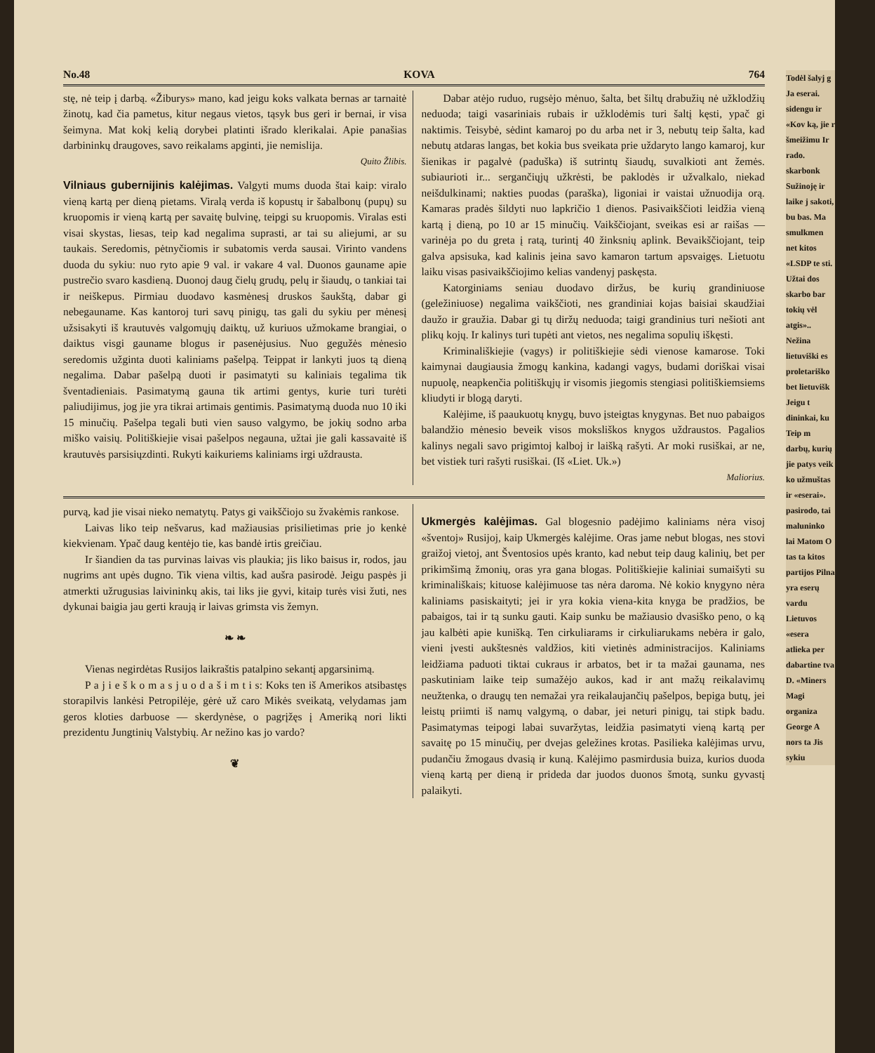No.48 KOVA 764
stę, nė teip į darbą. «Žiburys» mano, kad jeigu koks valkata bernas ar tarnaitė žinotų, kad čia pametus, kitur negaus vietos, tąsyk bus geri ir bernai, ir visa šeimyna. Mat kokį kelią dorybei platinti išrado klerikalai. Apie panašias darbininkų draugoves, savo reikalams apginti, jie nemislija.
Quito Žlibis.
Vilniaus gubernijinis kalėjimas.
Valgyti mums duoda štai kaip: viralo vieną kartą per dieną pietams. Viralą verda iš kopustų ir šabalbonų (pupų) su kruopomis ir vieną kartą per savaitę bulvinę, teipgi su kruopomis. Viralas esti visai skystas, liesas, teip kad negalima suprasti, ar tai su aliejumi, ar su taukais. Seredomis, pėtnyčiomis ir subatomis verda sausai. Virinto vandens duoda du sykiu: nuo ryto apie 9 val. ir vakare 4 val. Duonos gauname apie pustrečio svaro kasdieną. Duonoj daug čielų grudų, pelų ir šiaudų, o tankiai tai ir neiškepus. Pirmiau duodavo kasmėnesį druskos šaukštą, dabar gi nebegauname. Kas kantoroj turi savų pinigų, tas gali du sykiu per mėnesį užsisakyti iš krautuvės valgomųjų daiktų, už kuriuos užmokame brangiai, o daiktus visgi gauname blogus ir pasenėjusius. Nuo gegužės mėnesio seredomis užginta duoti kaliniams pašelpą. Teippat ir lankyti juos tą dieną negalima. Dabar pašelpą duoti ir pasimatyti su kaliniais tegalima tik šventadieniais. Pasimatymą gauna tik artimi gentys, kurie turi turėti paliudijimus, jog jie yra tikrai artimais gentimis. Pasimatymą duoda nuo 10 iki 15 minučių. Pašelpa tegali buti vien sauso valgymo, be jokių sodno arba miško vaisių. Politiškiejie visai pašelpos negauna, užtai jie gali kassavaitė iš krautuvės parsisiųzdinti. Rukyti kaikuriems kaliniams irgi uždrausta.
Dabar atėjo ruduo, rugsėjo mėnuo, šalta, bet šiltų drabužių nė užklodžių neduoda; taigi vasariniais rubais ir užklodėmis turi šaltį kęsti, ypač gi naktimis. Teisybė, sėdint kamaroj po du arba net ir 3, nebutų teip šalta, kad nebutų atdaras langas, bet kokia bus sveikata prie uždaryto lango kamaroj, kur šienikas ir pagalvė (paduška) iš sutrintų šiaudų, suvalkioti ant žemės. subiaurioti ir... sergančiųjų užkrėsti, be paklodės ir užvalkalo, niekad neišdulkinami; nakties puodas (paraška), ligoniai ir vaistai užnuodija orą. Kamaras pradės šildyti nuo lapkričio 1 dienos. Pasivaikščioti leidžia vieną kartą į dieną, po 10 ar 15 minučių. Vaikščiojant, sveikas esi ar raišas — varinėja po du greta į ratą, turintį 40 žinksnių aplink. Bevaikščiojant, teip galva apsisuka, kad kalinis įeina savo kamaron tartum apsvaigęs. Lietuotu laiku visas pasivaikščiojimo kelias vandenyj paskęsta.
Katorginiams seniau duodavo diržus, be kurių grandiniuose (geležiniuose) negalima vaikščioti, nes grandiniai kojas baisiai skaudžiai daužo ir graužia. Dabar gi tų diržų neduoda; taigi grandinius turi nešioti ant plikų kojų. Ir kalinys turi tupėti ant vietos, nes negalima sopulių iškęsti.
Kriminališkiejie (vagys) ir politiškiejie sėdi vienose kamarose. Toki kaimynai daugiausia žmogų kankina, kadangi vagys, budami doriškai visai nupuolę, neapkenčia politiškųjų ir visomis jiegomis stengiasi politiškiemsiems kliudyti ir blogą daryti.
Kalėjime, iš paaukuotų knygų, buvo įsteigtas knygynas. Bet nuo pabaigos balandžio mėnesio beveik visos moksliškos knygos uždraustos. Pagalios kalinys negali savo prigimtoj kalboj ir laišką rašyti. Ar moki rusiškai, ar ne, bet vistiek turi rašyti rusiškai. (Iš «Liet. Uk.»)
Maliorius.
purvą, kad jie visai nieko nematytų. Patys gi vaikščiojo su žvakėmis rankose.
Laivas liko teip nešvarus, kad mažiausias prisilietimas prie jo kenkė kiekvienam. Ypač daug kentėjo tie, kas bandė irtis greičiau.
Ir šiandien da tas purvinas laivas vis plaukia; jis liko baisus ir, rodos, jau nugrims ant upės dugno. Tik viena viltis, kad aušra pasirodė. Jeigu paspės ji atmerkti užrugusias laivininkų akis, tai liks jie gyvi, kitaip turės visi žuti, nes dykunai baigia jau gerti kraują ir laivas grimsta vis žemyn.
❧ ❧
Vienas negirdėtas Rusijos laikraštis patalpino sekantį apgarsinimą.
P a j i e š k o m a s j u o d a š i m t i s: Koks ten iš Amerikos atsibastęs storapilvis lankėsi Petropilėje, gėrė už caro Mikės sveikatą, velydamas jam geros kloties darbuose — skerdynėse, o pagrįžęs į Ameriką nori likti prezidentu Jungtinių Valstybių. Ar nežino kas jo vardo?
❦
Ukmergės kalėjimas.
Gal blogesnio padėjimo kaliniams nėra visoj «šventoj» Rusijoj, kaip Ukmergės kalėjime. Oras jame nebut blogas, nes stovi graižoj vietoj, ant Šventosios upės kranto, kad nebut teip daug kalinių, bet per prikimšimą žmonių, oras yra gana blogas. Politiškiejie kaliniai sumaišyti su kriminališkais; kituose kalėjimuose tas nėra daroma. Nė kokio knygyno nėra kaliniams pasiskaityti; jei ir yra kokia viena-kita knyga be pradžios, be pabaigos, tai ir tą sunku gauti. Kaip sunku be mažiausio dvasiško peno, o ką jau kalbėti apie kunišką. Ten cirkuliarams ir cirkuliarukams nebėra ir galo, vieni įvesti aukštesnės valdžios, kiti vietinės administracijos. Kaliniams leidžiama paduoti tiktai cukraus ir arbatos, bet ir ta mažai gaunama, nes paskutiniam laike teip sumažėjo aukos, kad ir ant mažų reikalavimų neužtenka, o draugų ten nemažai yra reikalaujančių pašelpos, bepiga butų, jei leistų priimti iš namų valgymą, o dabar, jei neturi pinigų, tai stipk badu. Pasimatymas teipogi labai suvaržytas, leidžia pasimatyti vieną kartą per savaitę po 15 minučių, per dvejas geležines krotas. Pasilieka kalėjimas urvu, pudančiu žmogaus dvasią ir kuną. Kalėjimo pasmirdusia buiza, kurios duoda vieną kartą per dieną ir prideda dar juodos duonos šmotą, sunku gyvastį palaikyti.
Todėl šalyj g
Ja eserai. sidengu ir «Kov ką, jie r šmeižimu Ir rado. skarbonk Sužinoję ir laike j sakoti, bu bas. Ma smulkmen net kitos «LSDP te sti. Užtai dos skarbo bar tokių vėl atgis».. Nežina lietuviški es proletariško bet lietuvišk Jeigu t dininkai, ku Teip m darbų, kurių jie patys veik ko užmuštas ir «eserai». pasirodo, tai maluninko lai Matom O tas ta kitos partijos Pilna yra eserų vardu Lietuvos «esera atlieka per dabartine tva D. «Miners Magi organiza George A nors ta Jis sykiu